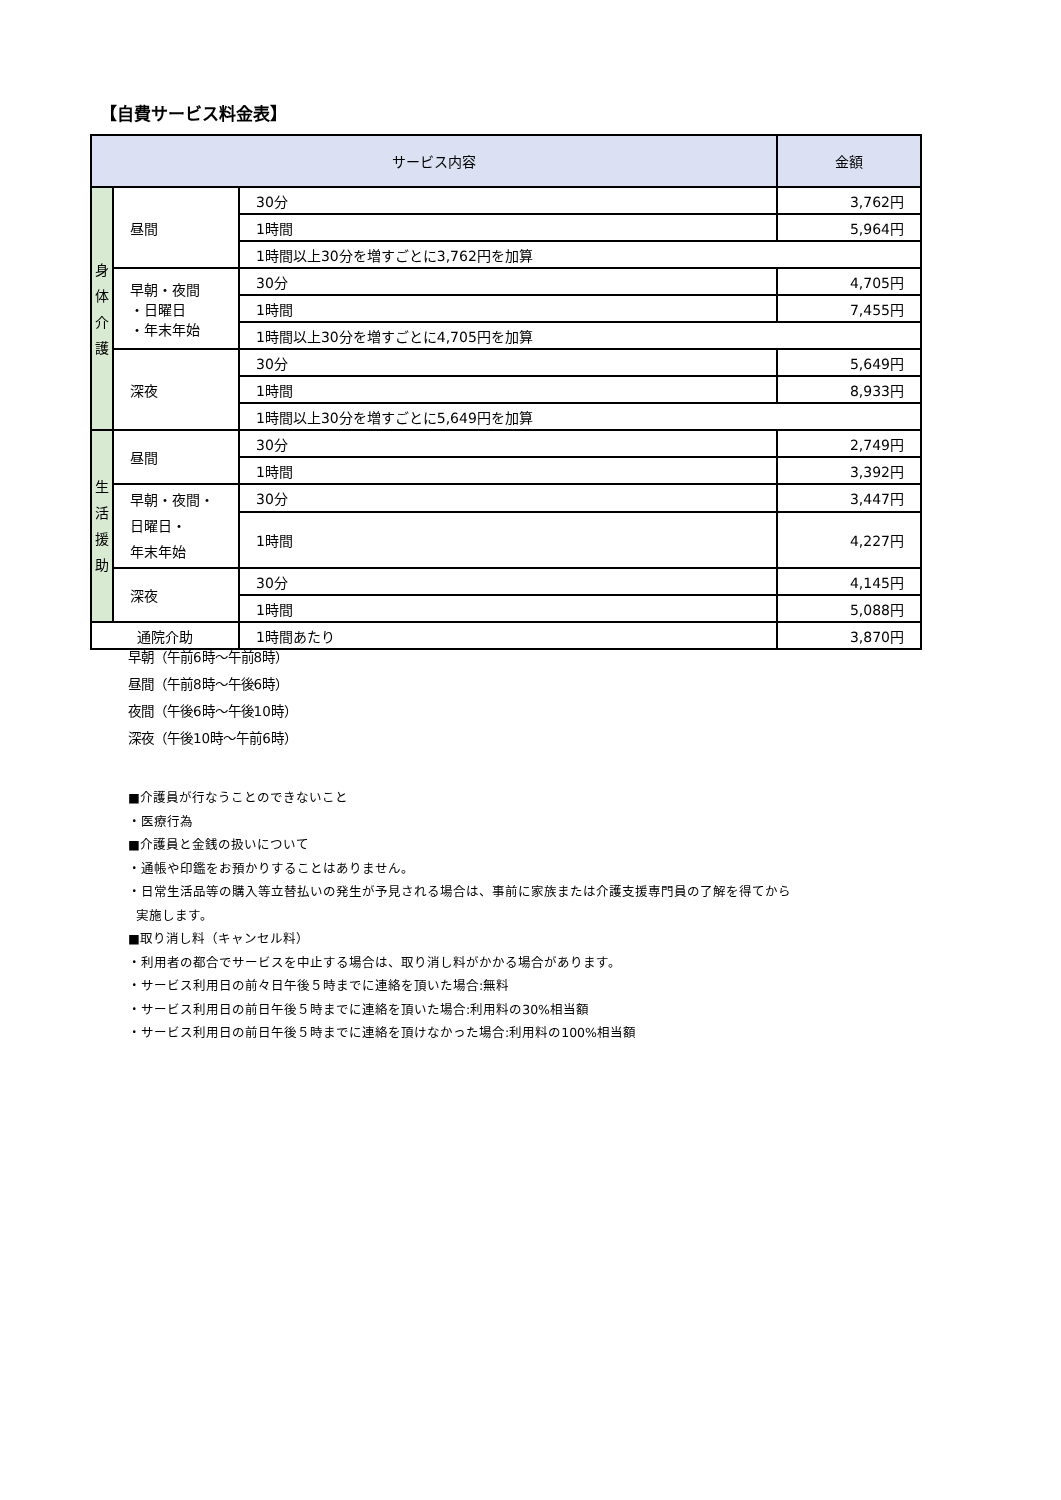【自費サービス料金表】
| サービス内容 | | | 金額 |
| --- | --- | --- | --- |
| 身 体 介 護 | 昼間 | 30分 | 3,762円 |
| | | 1時間 | 5,964円 |
| | | 1時間以上30分を増すごとに3,762円を加算 | |
| | 早朝・夜間 ・日曜日 ・年末年始 | 30分 | 4,705円 |
| | | 1時間 | 7,455円 |
| | | 1時間以上30分を増すごとに4,705円を加算 | |
| | 深夜 | 30分 | 5,649円 |
| | | 1時間 | 8,933円 |
| | | 1時間以上30分を増すごとに5,649円を加算 | |
| 生 活 援 助 | 昼間 | 30分 | 2,749円 |
| | | 1時間 | 3,392円 |
| | 早朝・夜間・ 日曜日・ 年末年始 | 30分 | 3,447円 |
| | | 1時間 | 4,227円 |
| | 深夜 | 30分 | 4,145円 |
| | | 1時間 | 5,088円 |
| 通院介助 | | 1時間あたり | 3,870円 |
早朝（午前6時～午前8時）
昼間（午前8時～午後6時）
夜間（午後6時～午後10時）
深夜（午後10時～午前6時）
■介護員が行なうことのできないこと
・医療行為
■介護員と金銭の扱いについて
・通帳や印鑑をお預かりすることはありません。
・日常生活品等の購入等立替払いの発生が予見される場合は、事前に家族または介護支援専門員の了解を得てから
実施します。
■取り消し料（キャンセル料）
・利用者の都合でサービスを中止する場合は、取り消し料がかかる場合があります。
・サービス利用日の前々日午後５時までに連絡を頂いた場合:無料
・サービス利用日の前日午後５時までに連絡を頂いた場合:利用料の30%相当額
・サービス利用日の前日午後５時までに連絡を頂けなかった場合:利用料の100%相当額